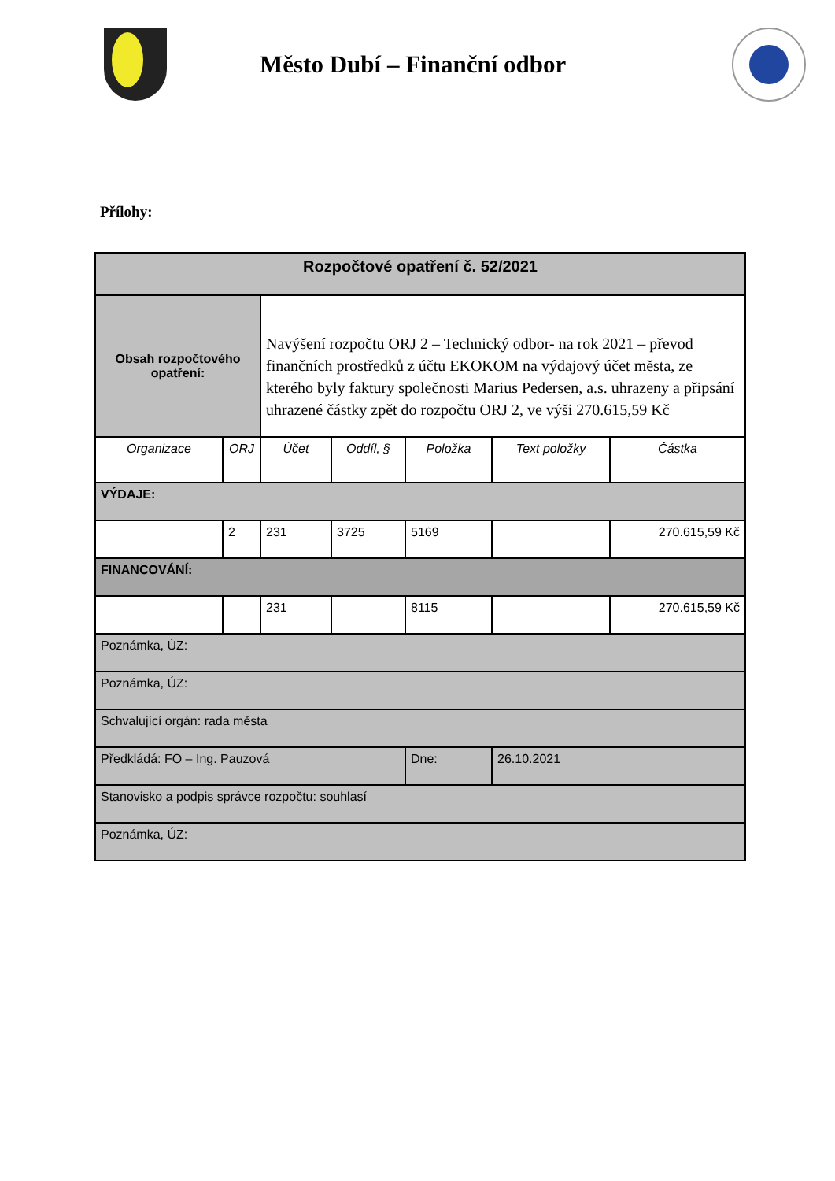Město Dubí – Finanční odbor
Přílohy:
| Rozpočtové opatření č. 52/2021 | | | | | | |
| --- | --- | --- | --- | --- | --- | --- |
| Obsah rozpočtového opatření: | | Navýšení rozpočtu ORJ 2 – Technický odbor- na rok 2021 – převod finančních prostředků z účtu EKOKOM na výdajový účet města, ze kterého byly faktury společnosti Marius Pedersen, a.s. uhrazeny a připsání uhrazené částky zpět do rozpočtu ORJ 2, ve výši 270.615,59 Kč | | | | |
| Organizace | ORJ | Účet | Oddíl, § | Položka | Text položky | Částka |
| VÝDAJE: | | | | | | |
| | 2 | 231 | 3725 | 5169 | | 270.615,59 Kč |
| FINANCOVÁNÍ: | | | | | | |
| | | 231 | | 8115 | | 270.615,59 Kč |
| Poznámka, ÚZ: | | | | | | |
| Poznámka, ÚZ: | | | | | | |
| Schvalující orgán: rada města | | | | | | |
| Předkládá: FO – Ing. Pauzová | | | | Dne: | 26.10.2021 | |
| Stanovisko a podpis správce rozpočtu: souhlasí | | | | | | |
| Poznámka, ÚZ: | | | | | | |